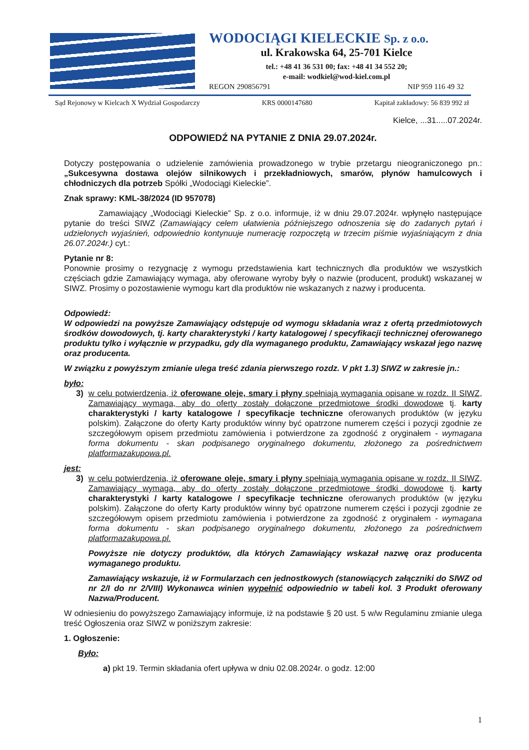WODOCIĄGI KIELECKIE Sp. z o.o.
ul. Krakowska 64, 25-701 Kielce
tel.: +48 41 36 531 00; fax: +48 41 34 552 20;
e-mail: wodkiel@wod-kiel.com.pl
REGON 290856791 NIP 959 116 49 32
Sąd Rejonowy w Kielcach X Wydział Gospodarczy KRS 0000147680 Kapitał zakładowy: 56 839 992 zł
Kielce, ...31.....07.2024r.
ODPOWIEDŹ NA PYTANIE Z DNIA 29.07.2024r.
Dotyczy postępowania o udzielenie zamówienia prowadzonego w trybie przetargu nieograniczonego pn.: „Sukcesywna dostawa olejów silnikowych i przekładniowych, smarów, płynów hamulcowych i chłodniczych dla potrzeb Spółki „Wodociągi Kieleckie”.
Znak sprawy: KML-38/2024 (ID 957078)
Zamawiający „Wodociągi Kieleckie” Sp. z o.o. informuje, iż w dniu 29.07.2024r. wpłynęło następujące pytanie do treści SIWZ (Zamawiający celem ułatwienia późniejszego odnoszenia się do zadanych pytań i udzielonych wyjaśnień, odpowiednio kontynuuje numerację rozpoczętą w trzecim piśmie wyjaśniającym z dnia 26.07.2024r.) cyt.:
Pytanie nr 8:
Ponownie prosimy o rezygnację z wymogu przedstawienia kart technicznych dla produktów we wszystkich częściach gdzie Zamawiający wymaga, aby oferowane wyroby były o nazwie (producent, produkt) wskazanej w SIWZ. Prosimy o pozostawienie wymogu kart dla produktów nie wskazanych z nazwy i producenta.
Odpowiedź:
W odpowiedzi na powyższe Zamawiający odstępuje od wymogu składania wraz z ofertą przedmiotowych środków dowodowych, tj. karty charakterystyki / karty katalogowej / specyfikacji technicznej oferowanego produktu tylko i wyłącznie w przypadku, gdy dla wymaganego produktu, Zamawiający wskazał jego nazwę oraz producenta.
W związku z powyższym zmianie ulega treść zdania pierwszego rozdz. V pkt 1.3) SIWZ w zakresie jn.:
było:
3) w celu potwierdzenia, iż oferowane oleje, smary i płyny spełniają wymagania opisane w rozdz. II SIWZ, Zamawiający wymaga, aby do oferty zostały dołączone przedmiotowe środki dowodowe tj. karty charakterystyki / karty katalogowe / specyfikacje techniczne oferowanych produktów (w języku polskim). Załączone do oferty Karty produktów winny być opatrzone numerem części i pozycji zgodnie ze szczegółowym opisem przedmiotu zamówienia i potwierdzone za zgodność z oryginałem - wymagana forma dokumentu - skan podpisanego oryginalnego dokumentu, złożonego za pośrednictwem platformazakupowa.pl.
jest:
3) w celu potwierdzenia, iż oferowane oleje, smary i płyny spełniają wymagania opisane w rozdz. II SIWZ, Zamawiający wymaga, aby do oferty zostały dołączone przedmiotowe środki dowodowe tj. karty charakterystyki / karty katalogowe / specyfikacje techniczne oferowanych produktów (w języku polskim). Załączone do oferty Karty produktów winny być opatrzone numerem części i pozycji zgodnie ze szczegółowym opisem przedmiotu zamówienia i potwierdzone za zgodność z oryginałem - wymagana forma dokumentu - skan podpisanego oryginalnego dokumentu, złożonego za pośrednictwem platformazakupowa.pl.
Powyższe nie dotyczy produktów, dla których Zamawiający wskazał nazwę oraz producenta wymaganego produktu.
Zamawiający wskazuje, iż w Formularzach cen jednostkowych (stanowiących załączniki do SIWZ od nr 2/I do nr 2/VIII) Wykonawca winien wypełnić odpowiednio w tabeli kol. 3 Produkt oferowany Nazwa/Producent.
W odniesieniu do powyższego Zamawiający informuje, iż na podstawie § 20 ust. 5 w/w Regulaminu zmianie ulega treść Ogłoszenia oraz SIWZ w poniższym zakresie:
1. Ogłoszenie:
Było:
a) pkt 19. Termin składania ofert upływa w dniu 02.08.2024r. o godz. 12:00
1